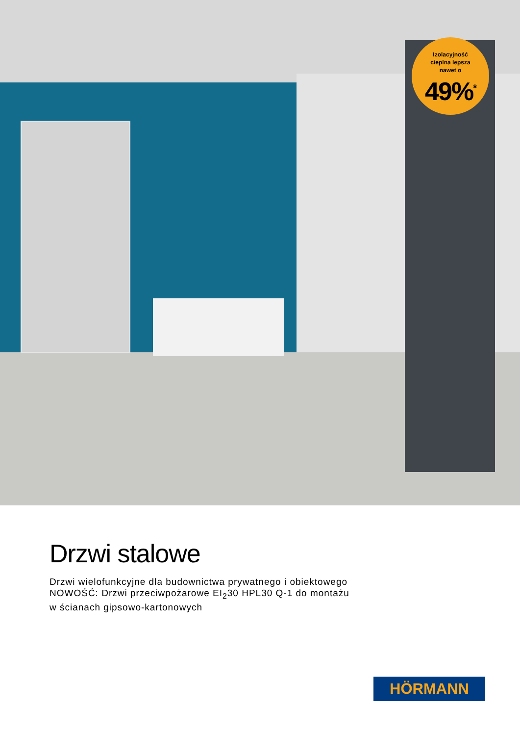Izolacyjność
cieplna lepsza
nawet o
49%<sup>*</sup>
Drzwi stalowe
Drzwi wielofunkcyjne dla budownictwa prywatnego i obiektowego
NOWOŚĆ: Drzwi przeciwpożarowe EI<sub>2</sub>30 HPL30 Q-1 do montażu
w ścianach gipsowo-kartonowych
HÖRMANN